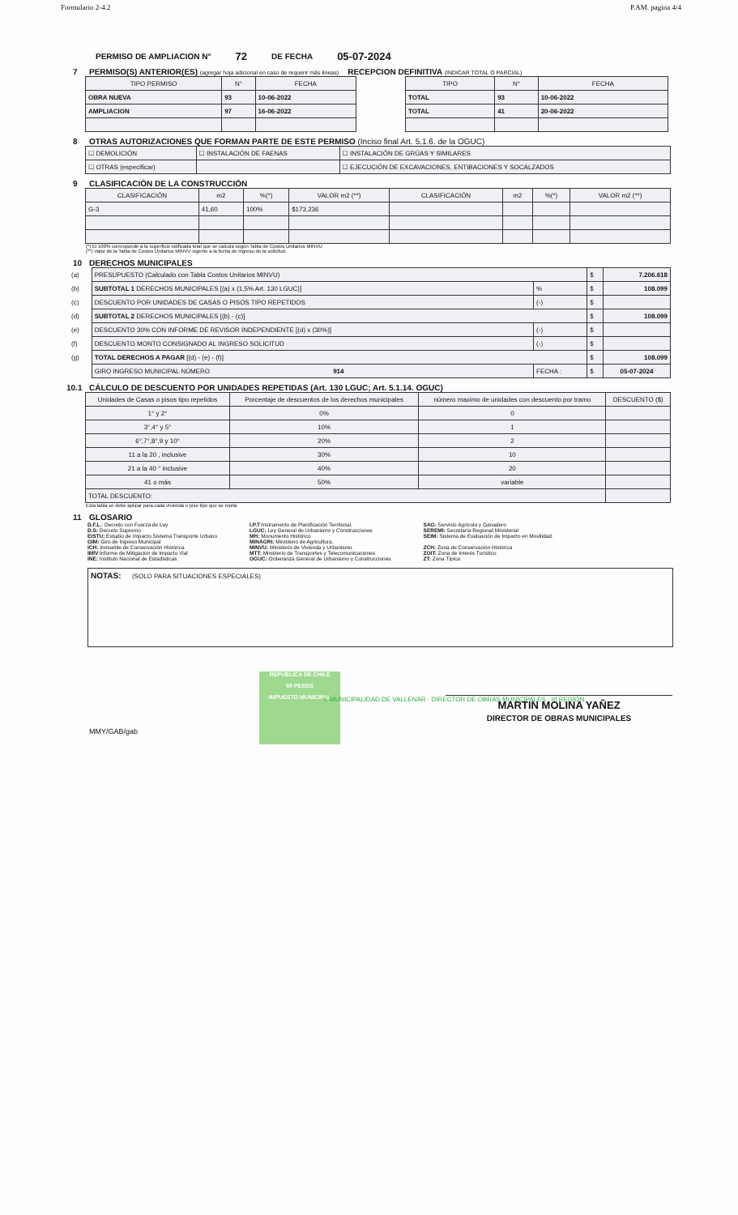Formulario 2-4.2 P.AM. pagina 4/4
PERMISO DE AMPLIACION N° 72 DE FECHA 05-07-2024
7 PERMISO(S) ANTERIOR(ES) (agregar hoja adicional en caso de requerir más lineas) RECEPCION DEFINITIVA (INDICAR TOTAL O PARCIAL)
| TIPO PERMISO | N° | FECHA |
| --- | --- | --- |
| OBRA NUEVA | 93 | 10-06-2022 |
| AMPLIACION | 97 | 16-06-2022 |
| TIPO | N° | FECHA |
| --- | --- | --- |
| TOTAL | 93 | 10-06-2022 |
| TOTAL | 41 | 20-06-2022 |
8 OTRAS AUTORIZACIONES QUE FORMAN PARTE DE ESTE PERMISO (Inciso final Art. 5.1.6. de la OGUC)
| ☐ DEMOLICIÓN | ☐ INSTALACIÓN DE FAENAS | ☐ INSTALACIÓN DE GRÚAS Y SIMILARES |
| ☐ OTRAS (especificar) | | ☐ EJECUCIÓN DE EXCAVACIONES, ENTIBACIONES Y SOCALZADOS |
9 CLASIFICACIÓN DE LA CONSTRUCCIÓN
| CLASIFICACIÓN | m2 | %(*) | VALOR m2 (**) | CLASIFICACIÓN | m2 | %(*) | VALOR m2 (**) |
| --- | --- | --- | --- | --- | --- | --- | --- |
| G-3 | 41,60 | 100% | $173.236 | | | | |
(*) El 100% corresponde a la superficie edificada total que se calcula según Tabla de Costos Unitarios MINVU
(**) Valor de la Tabla de Costos Unitarios MINVU vigente a la fecha de ingreso de la solicitud.
10 DERECHOS MUNICIPALES
| (a) | PRESUPUESTO (Calculado con Tabla Costos Unitarios MINVU) | | $ | 7.206.618 |
| (b) | SUBTOTAL 1 DERECHOS MUNICIPALES [(a) x (1,5% Art. 130 LGUC)] | % | $ | 108.099 |
| (c) | DESCUENTO POR UNIDADES DE CASAS O PISOS TIPO REPETIDOS | (-) | $ | |
| (d) | SUBTOTAL 2 DERECHOS MUNICIPALES [(b) - (c)] | | $ | 108.099 |
| (e) | DESCUENTO 30% CON INFORME DE REVISOR INDEPENDIENTE [(d) x (30%)] | (-) | $ | |
| (f) | DESCUENTO MONTO CONSIGNADO AL INGRESO SOLICITUD | (-) | $ | |
| (g) | TOTAL DERECHOS A PAGAR [(d) - (e) - (f)] | | $ | 108.099 |
| | GIRO INGRESO MUNICIPAL NÚMERO 914 | FECHA : | $ | 05-07-2024 |
10.1 CÁLCULO DE DESCUENTO POR UNIDADES REPETIDAS (Art. 130 LGUC; Art. 5.1.14. OGUC)
| Unidades de Casas o pisos tipo repetidos | Porcentaje de descuentos de los derechos municipales | número maximo de unidades con descuento por tramo | DESCUENTO ($) |
| --- | --- | --- | --- |
| 1° y 2° | 0% | 0 | |
| 3°,4° y 5° | 10% | 1 | |
| 6°,7°,8°,9 y 10° | 20% | 2 | |
| 11 a la 20 , inclusive | 30% | 10 | |
| 21 a la 40 ° inclusive | 40% | 20 | |
| 41 o más | 50% | variable | |
| TOTAL DESCUENTO: | | | |
Esta tabla se debe aplicar para cada vivienda o piso tipo que se repita
11 GLOSARIO
D.F.L.: Decreto con Fuerza de Ley
D.S: Decreto Supremo
EISTU: Estudio de Impacto Sistema Transporte Urbano
GIM: Giro de Ingreso Municipal
ICH: Inmueble de Conservación Histórica
IMIV:Informe de Mitigación de Impacto Vial
INE: Instituto Nacional de Estadísticas
I.P.T:Instrumento de Planificación Territorial.
LGUC: Ley General de Urbanismo y Construcciones
MH: Monumento Histórico
MINAGRI: Ministerio de Agricultura.
MINVU: Ministerio de Vivienda y Urbanismo
MTT: Ministerio de Transportes y Telecomunicaciones
OGUC: Ordenanza General de Urbanismo y Construcciones
SAG: Servicio Agrícola y Ganadero
SEREMI: Secretaría Regional Ministerial
SEIM: Sistema de Evaluación de Impacto en Movilidad.
ZCH: Zona de Conservación Histórica
ZOIT: Zona de Interés Turístico
ZT: Zona Típica
NOTAS: (SOLO PARA SITUACIONES ESPECIALES)
REPUBLICA DE CHILE
50 PESOS
IMPUESTO MUNICIPAL
I. MUNICIPALIDAD DE VALLENAR · DIRECTOR DE OBRAS MUNICIPALES · III REGIÓN
MARTIN MOLINA YAÑEZ
DIRECTOR DE OBRAS MUNICIPALES
MMY/GAB/gab